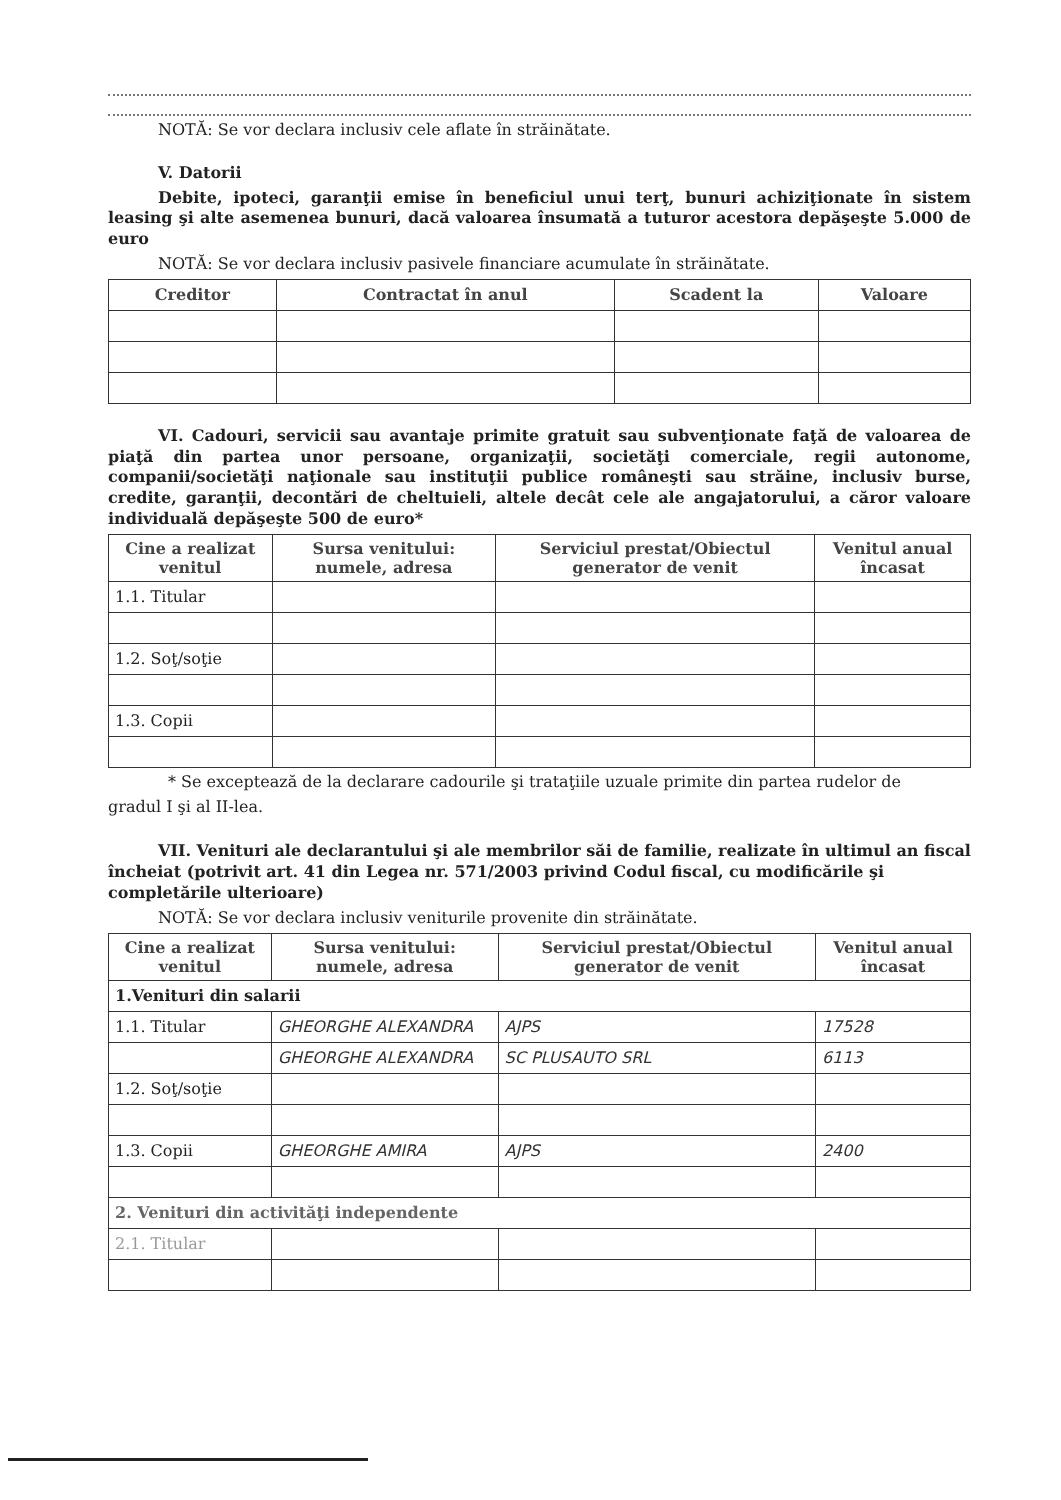NOTĂ: Se vor declara inclusiv cele aflate în străinătate.
V. Datorii
Debite, ipoteci, garanţii emise în beneficiul unui terţ, bunuri achiziţionate în sistem leasing şi alte asemenea bunuri, dacă valoarea însumată a tuturor acestora depăşeşte 5.000 de euro
NOTĂ: Se vor declara inclusiv pasivele financiare acumulate în străinătate.
| Creditor | Contractat în anul | Scadent la | Valoare |
| --- | --- | --- | --- |
VI. Cadouri, servicii sau avantaje primite gratuit sau subvenţionate faţă de valoarea de piaţă din partea unor persoane, organizaţii, societăţi comerciale, regii autonome, companii/societăţi naţionale sau instituţii publice româneşti sau străine, inclusiv burse, credite, garanţii, decontări de cheltuieli, altele decât cele ale angajatorului, a căror valoare individuală depăşeşte 500 de euro*
| Cine a realizat venitul | Sursa venitului: numele, adresa | Serviciul prestat/Obiectul generator de venit | Venitul anual încasat |
| --- | --- | --- | --- |
| 1.1. Titular | | | |
| 1.2. Soţ/soţie | | | |
| 1.3. Copii | | | |
* Se exceptează de la declarare cadourile şi trataţiile uzuale primite din partea rudelor de
gradul I şi al II-lea.
VII. Venituri ale declarantului şi ale membrilor săi de familie, realizate în ultimul an fiscal încheiat (potrivit art. 41 din Legea nr. 571/2003 privind Codul fiscal, cu modificările şi completările ulterioare)
NOTĂ: Se vor declara inclusiv veniturile provenite din străinătate.
| Cine a realizat venitul | Sursa venitului: numele, adresa | Serviciul prestat/Obiectul generator de venit | Venitul anual încasat |
| --- | --- | --- | --- |
| 1.Venituri din salarii | | | |
| 1.1. Titular | GHEORGHE ALEXANDRA | AJPS | 17528 |
| | GHEORGHE ALEXANDRA | SC PLUSAUTO SRL | 6113 |
| 1.2. Soţ/soţie | | | |
| 1.3. Copii | GHEORGHE AMIRA | AJPS | 2400 |
| 2. Venituri din activităţi independente | | | |
| 2.1. Titular | | | |